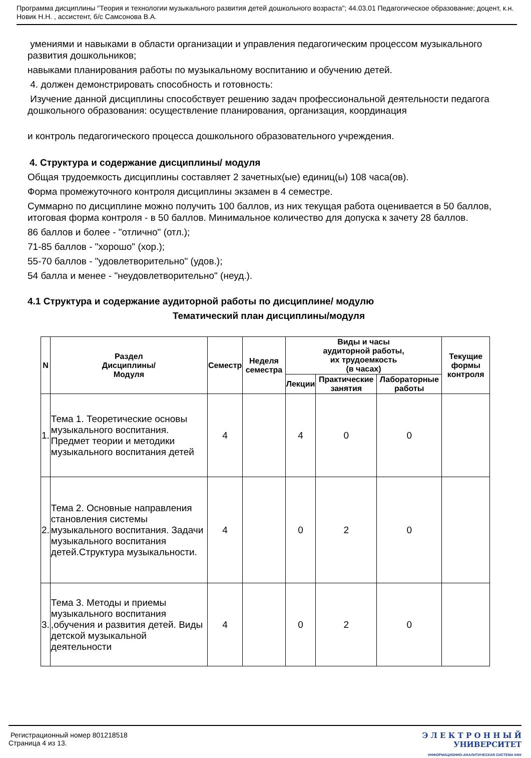Программа дисциплины "Теория и технологии музыкального развития детей дошкольного возраста"; 44.03.01 Педагогическое образование; доцент, к.н. Новик Н.Н. , ассистент, б/с Самсонова В.А.
умениями и навыками в области организации и управления педагогическим процессом музыкального развития дошкольников;
навыками планирования работы по музыкальному воспитанию и обучению детей.
4. должен демонстрировать способность и готовность:
Изучение данной дисциплины способствует решению задач профессиональной деятельности педагога дошкольного образования: осуществление планирования, организация, координация
и контроль педагогического процесса дошкольного образовательного учреждения.
4. Структура и содержание дисциплины/ модуля
Общая трудоемкость дисциплины составляет 2 зачетных(ые) единиц(ы) 108 часа(ов).
Форма промежуточного контроля дисциплины экзамен в 4 семестре.
Суммарно по дисциплине можно получить 100 баллов, из них текущая работа оценивается в 50 баллов, итоговая форма контроля - в 50 баллов. Минимальное количество для допуска к зачету 28 баллов.
86 баллов и более - "отлично" (отл.);
71-85 баллов - "хорошо" (хор.);
55-70 баллов - "удовлетворительно" (удов.);
54 балла и менее - "неудовлетворительно" (неуд.).
4.1 Структура и содержание аудиторной работы по дисциплине/ модулю
Тематический план дисциплины/модуля
| N | Раздел Дисциплины/ Модуля | Семестр | Неделя семестра | Виды и часы аудиторной работы, их трудоемкость (в часах) | | | Текущие формы контроля |
| --- | --- | --- | --- | --- | --- | --- | --- |
| | | | | Лекции | Практические занятия | Лабораторные работы | |
| 1. | Тема 1. Теоретические основы музыкального воспитания. Предмет теории и методики музыкального воспитания детей | 4 | | 4 | 0 | 0 | |
| 2. | Тема 2. Основные направления становления системы музыкального воспитания. Задачи музыкального воспитания детей.Структура музыкальности. | 4 | | 0 | 2 | 0 | |
| 3. | Тема 3. Методы и приемы музыкального воспитания ,обучения и развития детей. Виды детской музыкальной деятельности | 4 | | 0 | 2 | 0 | |
Регистрационный номер 801218518
Страница 4 из 13.
Э Л Е К Т Р О Н Н Ы Й
УНИВЕРСИТЕТ
ИНФОРМАЦИОННО-АНАЛИТИЧЕСКАЯ СИСТЕМА КФУ